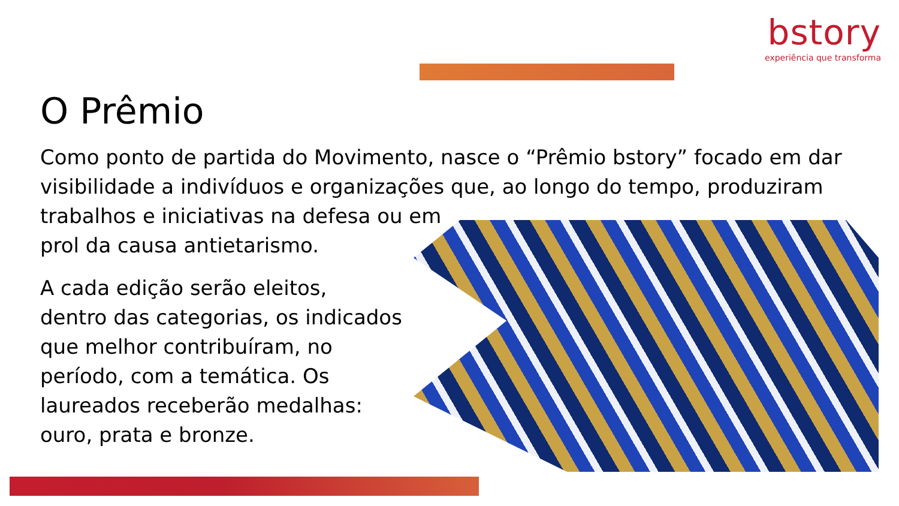bstory
experiência que transforma
O Prêmio
Como ponto de partida do Movimento, nasce o “Prêmio bstory” focado em dar
visibilidade a indivíduos e organizações que, ao longo do tempo, produziram
trabalhos e iniciativas na defesa ou em
prol da causa antietarismo.
A cada edição serão eleitos,
dentro das categorias, os indicados
que melhor contribuíram, no
período, com a temática. Os
laureados receberão medalhas:
ouro, prata e bronze.